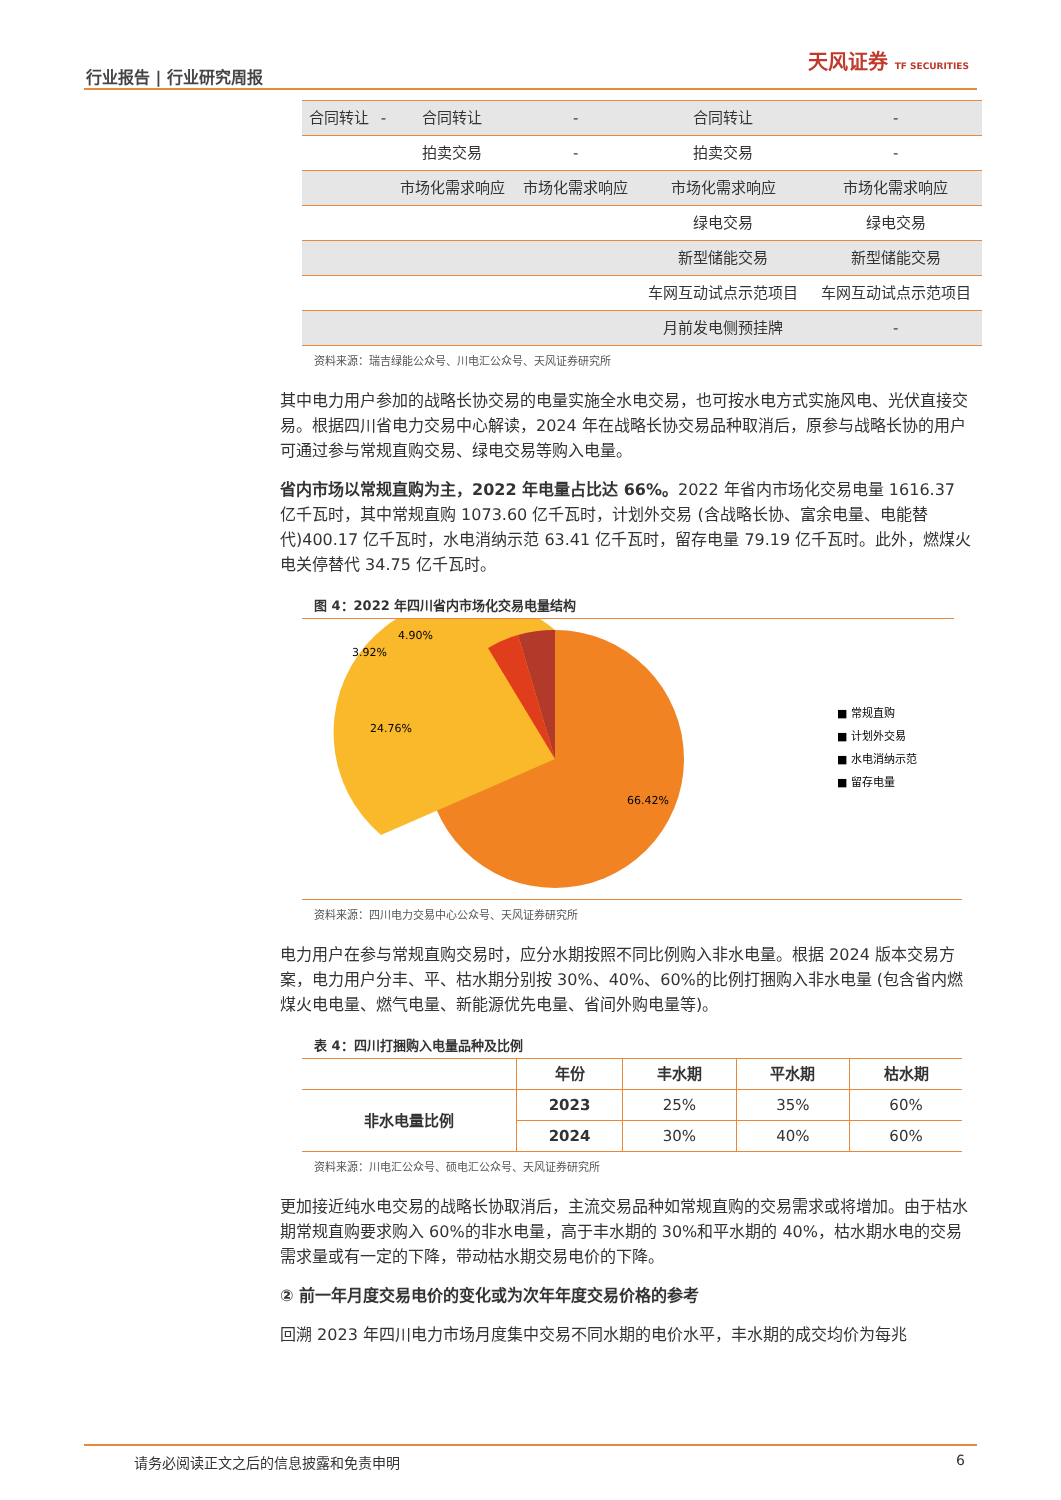行业报告 | 行业研究周报
天风证券 TF SECURITIES
| 合同转让 | - | 合同转让 | - | 合同转让 | - |
| | | 拍卖交易 | - | 拍卖交易 | - |
| | | 市场化需求响应 | 市场化需求响应 | 市场化需求响应 | 市场化需求响应 |
| | | | | 绿电交易 | 绿电交易 |
| | | | | 新型储能交易 | 新型储能交易 |
| | | | | 车网互动试点示范项目 | 车网互动试点示范项目 |
| | | | | 月前发电侧预挂牌 | - |
资料来源：瑞吉绿能公众号、川电汇公众号、天风证券研究所
其中电力用户参加的战略长协交易的电量实施全水电交易，也可按水电方式实施风电、光伏直接交易。根据四川省电力交易中心解读，2024 年在战略长协交易品种取消后，原参与战略长协的用户可通过参与常规直购交易、绿电交易等购入电量。
省内市场以常规直购为主，2022 年电量占比达 66%。2022 年省内市场化交易电量 1616.37 亿千瓦时，其中常规直购 1073.60 亿千瓦时，计划外交易 (含战略长协、富余电量、电能替代)400.17 亿千瓦时，水电消纳示范 63.41 亿千瓦时，留存电量 79.19 亿千瓦时。此外，燃煤火电关停替代 34.75 亿千瓦时。
图 4：2022 年四川省内市场化交易电量结构
24.76%
66.42%
4.90%
3.92%
■ 常规直购
■ 计划外交易
■ 水电消纳示范
■ 留存电量
资料来源：四川电力交易中心公众号、天风证券研究所
电力用户在参与常规直购交易时，应分水期按照不同比例购入非水电量。根据 2024 版本交易方案，电力用户分丰、平、枯水期分别按 30%、40%、60%的比例打捆购入非水电量 (包含省内燃煤火电电量、燃气电量、新能源优先电量、省间外购电量等)。
表 4：四川打捆购入电量品种及比例
| | 年份 | 丰水期 | 平水期 | 枯水期 |
| --- | --- | --- | --- | --- |
| 非水电量比例 | 2023 | 25% | 35% | 60% |
| | 2024 | 30% | 40% | 60% |
资料来源：川电汇公众号、硕电汇公众号、天风证券研究所
更加接近纯水电交易的战略长协取消后，主流交易品种如常规直购的交易需求或将增加。由于枯水期常规直购要求购入 60%的非水电量，高于丰水期的 30%和平水期的 40%，枯水期水电的交易需求量或有一定的下降，带动枯水期交易电价的下降。
② 前一年月度交易电价的变化或为次年年度交易价格的参考
回溯 2023 年四川电力市场月度集中交易不同水期的电价水平，丰水期的成交均价为每兆
请务必阅读正文之后的信息披露和免责申明 6